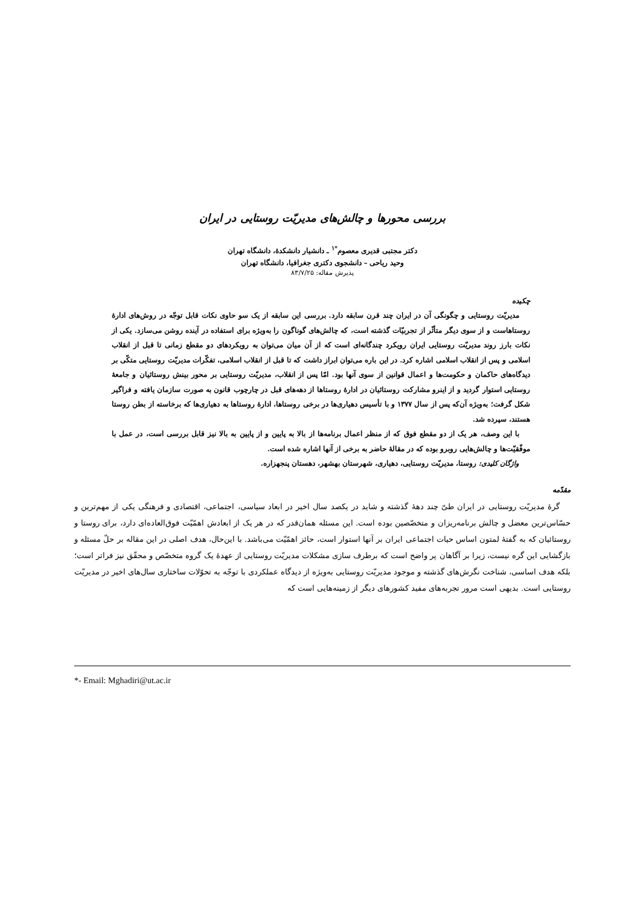بررسی محورها و چالش‌های مدیریّت روستایی در ایران
دکتر مجتبی قدیری معصوم<sup>*۱</sup> ـ دانشیار دانشکدهٔ، دانشگاه تهران
وحید ریاحی – دانشجوی دکتری جغرافیا، دانشگاه تهران
پذیرش مقاله: ۸۳/۷/۲۵
چکیده
مدیریّت روستایی و چگونگی آن در ایران چند قرن سابقه دارد. بررسی این سابقه از یک سو حاوی نکات قابل توجّه در روش‌های ادارهٔ روستاهاست و از سوی دیگر متأثّر از تجربیّات گذشته است، که چالش‌های گوناگون را به‌ویژه برای استفاده در آینده روشن می‌سازد. یکی از نکات بارز روند مدیریّت روستایی ایران رویکرد چندگانه‌ای است که از آن میان می‌توان به رویکردهای دو مقطع زمانی تا قبل از انقلاب اسلامی و پس از انقلاب اسلامی اشاره کرد. در این باره می‌توان ابراز داشت که تا قبل از انقلاب اسلامی، تفکّرات مدیریّت روستایی متکّی بر دیدگاه‌های حاکمان و حکومت‌ها و اعمال قوانین از سوی آنها بود. امّا پس از انقلاب، مدیریّت روستایی بر محور بینش روستائیان و جامعهٔ روستایی استوار گردید و از اینرو مشارکت روستائیان در ادارهٔ روستاها از دهه‌های قبل در چارچوب قانون به صورت سازمان یافته و فراگیر شکل گرفت؛ به‌ویژه آن‌که پس از سال ۱۳۷۷ و با تأسیس دهیاری‌ها در برخی روستاها، ادارهٔ روستاها به دهیاری‌ها که برخاسته از بطن روستا هستند، سپرده شد.
با این وصف، هر یک از دو مقطع فوق که از منظر اعمال برنامه‌ها از بالا به پایین و از پایین به بالا نیز قابل بررسی است، در عمل با موفّقیّت‌ها و چالش‌هایی روبرو بوده که در مقالهٔ حاضر به برخی از آنها اشاره شده است.
واژگان کلیدی: روستا، مدیریّت روستایی، دهیاری، شهرستان بهشهر، دهستان پنجهزاره.
مقدّمه
گرهٔ مدیریّت روستایی در ایران طیّ چند دههٔ گذشته و شاید در یکصد سال اخیر در ابعاد سیاسی، اجتماعی، اقتصادی و فرهنگی یکی از مهم‌ترین و حسّاس‌ترین معضل و چالش برنامه‌ریزان و متخصّصین بوده است. این مسئله همان‌قدر که در هر یک از ابعادش اهمّیّت فوق‌العاده‌ای دارد، برای روستا و روستائیان که به گفتهٔ لمتون اساس حیات اجتماعی ایران بر آنها استوار است، حائز اهمّیّت می‌باشد. با این‌حال، هدف اصلی در این مقاله بر حلّ مسئله و بازگشایی این گره نیست، زیرا بر آگاهان پر واضح است که برطرف سازی مشکلات مدیریّت روستایی از عهدهٔ یک گروه متخصّص و محقّق نیز فراتر است؛ بلکه هدف اساسی، شناخت نگرش‌های گذشته و موجود مدیریّت روستایی به‌ویژه از دیدگاه عملکردی با توجّه به تحوّلات ساختاری سال‌های اخیر در مدیریّت روستایی است. بدیهی است مرور تجربه‌های مفید کشورهای دیگر از زمینه‌هایی است که
*- Email: Mghadiri@ut.ac.ir